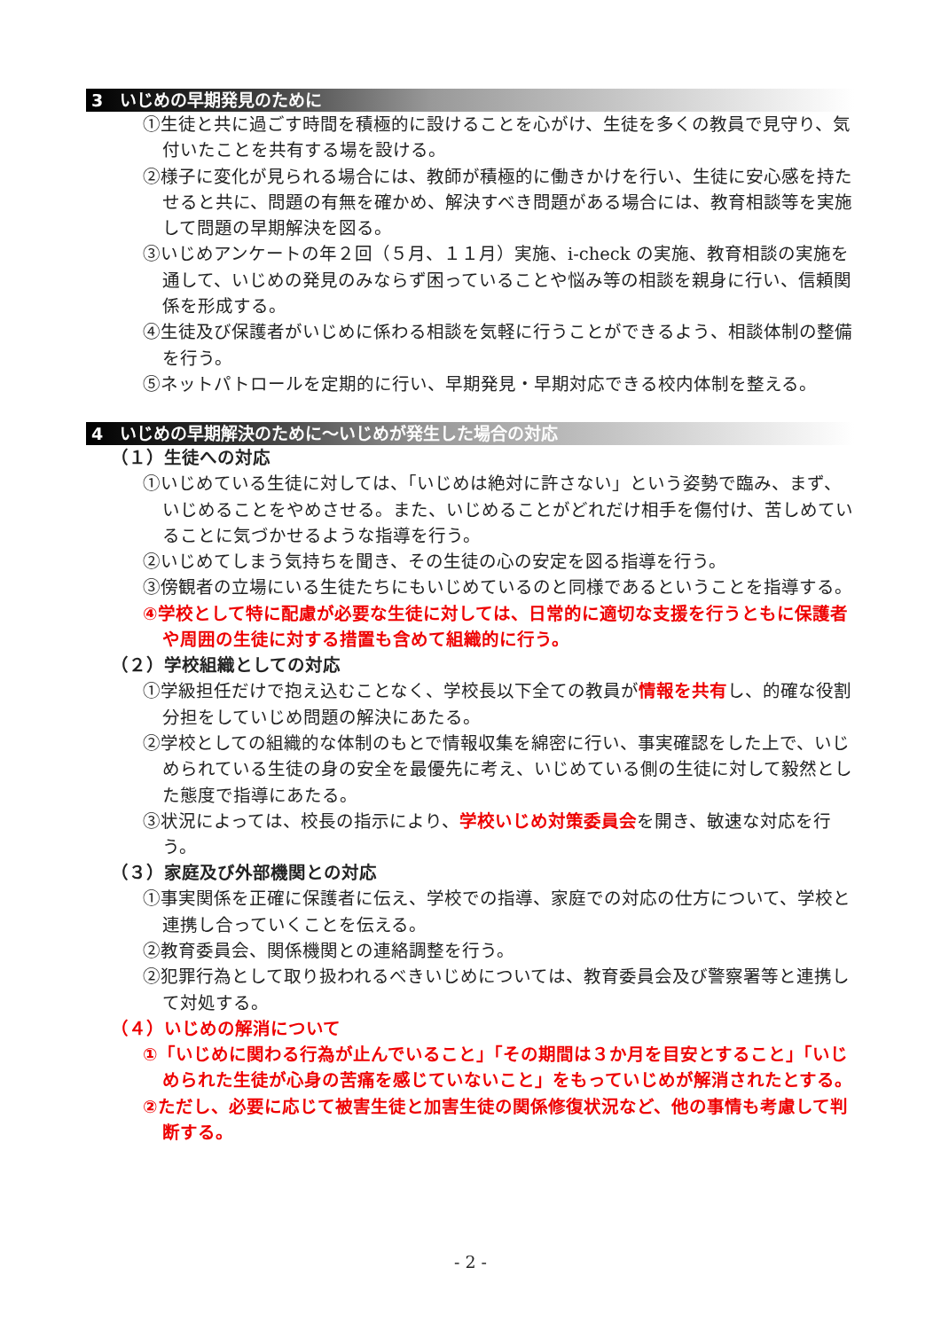3　いじめの早期発見のために
①生徒と共に過ごす時間を積極的に設けることを心がけ、生徒を多くの教員で見守り、気付いたことを共有する場を設ける。
②様子に変化が見られる場合には、教師が積極的に働きかけを行い、生徒に安心感を持たせると共に、問題の有無を確かめ、解決すべき問題がある場合には、教育相談等を実施して問題の早期解決を図る。
③いじめアンケートの年２回（５月、１１月）実施、i-check の実施、教育相談の実施を通して、いじめの発見のみならず困っていることや悩み等の相談を親身に行い、信頼関係を形成する。
④生徒及び保護者がいじめに係わる相談を気軽に行うことができるよう、相談体制の整備を行う。
⑤ネットパトロールを定期的に行い、早期発見・早期対応できる校内体制を整える。
4　いじめの早期解決のために～いじめが発生した場合の対応
（１）生徒への対応
①いじめている生徒に対しては、「いじめは絶対に許さない」という姿勢で臨み、まず、いじめることをやめさせる。また、いじめることがどれだけ相手を傷付け、苦しめていることに気づかせるような指導を行う。
②いじめてしまう気持ちを聞き、その生徒の心の安定を図る指導を行う。
③傍観者の立場にいる生徒たちにもいじめているのと同様であるということを指導する。
④学校として特に配慮が必要な生徒に対しては、日常的に適切な支援を行うともに保護者や周囲の生徒に対する措置も含めて組織的に行う。
（２）学校組織としての対応
①学級担任だけで抱え込むことなく、学校長以下全ての教員が情報を共有し、的確な役割分担をしていじめ問題の解決にあたる。
②学校としての組織的な体制のもとで情報収集を綿密に行い、事実確認をした上で、いじめられている生徒の身の安全を最優先に考え、いじめている側の生徒に対して毅然とした態度で指導にあたる。
③状況によっては、校長の指示により、学校いじめ対策委員会を開き、敏速な対応を行う。
（３）家庭及び外部機関との対応
①事実関係を正確に保護者に伝え、学校での指導、家庭での対応の仕方について、学校と連携し合っていくことを伝える。
②教育委員会、関係機関との連絡調整を行う。
②犯罪行為として取り扱われるべきいじめについては、教育委員会及び警察署等と連携して対処する。
（４）いじめの解消について
①「いじめに関わる行為が止んでいること」「その期間は３か月を目安とすること」「いじめられた生徒が心身の苦痛を感じていないこと」をもっていじめが解消されたとする。
②ただし、必要に応じて被害生徒と加害生徒の関係修復状況など、他の事情も考慮して判断する。
- 2 -